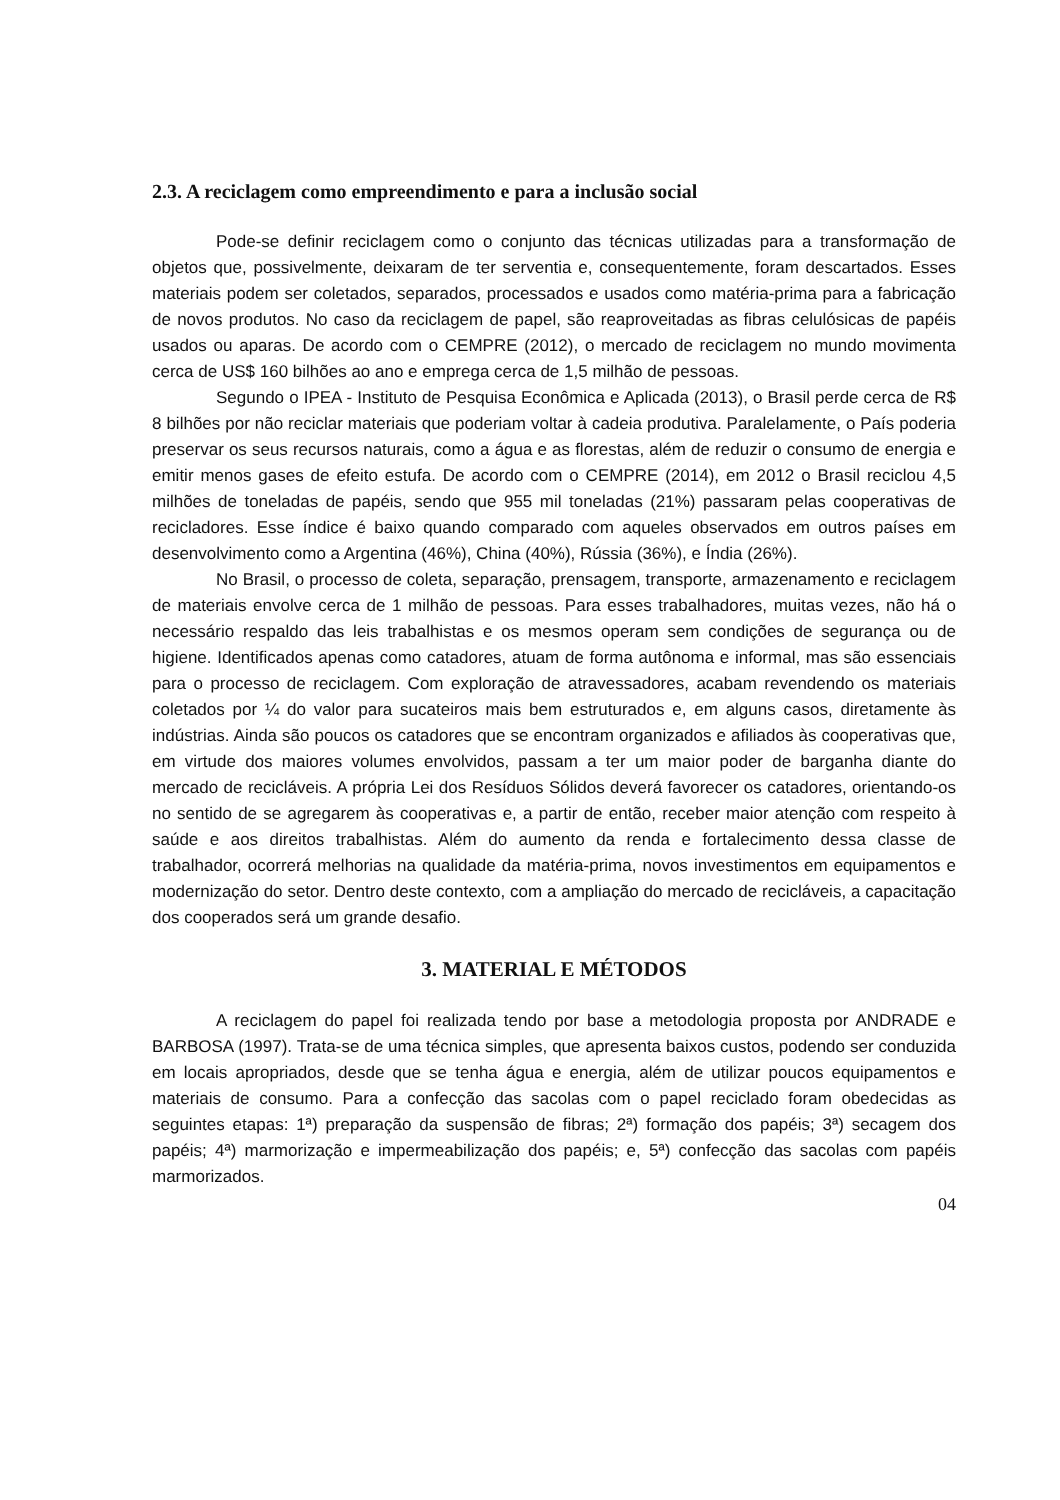2.3. A reciclagem como empreendimento e para a inclusão social
Pode-se definir reciclagem como o conjunto das técnicas utilizadas para a transformação de objetos que, possivelmente, deixaram de ter serventia e, consequentemente, foram descartados. Esses materiais podem ser coletados, separados, processados e usados como matéria-prima para a fabricação de novos produtos. No caso da reciclagem de papel, são reaproveitadas as fibras celulósicas de papéis usados ou aparas. De acordo com o CEMPRE (2012), o mercado de reciclagem no mundo movimenta cerca de US$ 160 bilhões ao ano e emprega cerca de 1,5 milhão de pessoas.
Segundo o IPEA - Instituto de Pesquisa Econômica e Aplicada (2013), o Brasil perde cerca de R$ 8 bilhões por não reciclar materiais que poderiam voltar à cadeia produtiva. Paralelamente, o País poderia preservar os seus recursos naturais, como a água e as florestas, além de reduzir o consumo de energia e emitir menos gases de efeito estufa. De acordo com o CEMPRE (2014), em 2012 o Brasil reciclou 4,5 milhões de toneladas de papéis, sendo que 955 mil toneladas (21%) passaram pelas cooperativas de recicladores. Esse índice é baixo quando comparado com aqueles observados em outros países em desenvolvimento como a Argentina (46%), China (40%), Rússia (36%), e Índia (26%).
No Brasil, o processo de coleta, separação, prensagem, transporte, armazenamento e reciclagem de materiais envolve cerca de 1 milhão de pessoas. Para esses trabalhadores, muitas vezes, não há o necessário respaldo das leis trabalhistas e os mesmos operam sem condições de segurança ou de higiene. Identificados apenas como catadores, atuam de forma autônoma e informal, mas são essenciais para o processo de reciclagem. Com exploração de atravessadores, acabam revendendo os materiais coletados por ¼ do valor para sucateiros mais bem estruturados e, em alguns casos, diretamente às indústrias. Ainda são poucos os catadores que se encontram organizados e afiliados às cooperativas que, em virtude dos maiores volumes envolvidos, passam a ter um maior poder de barganha diante do mercado de recicláveis. A própria Lei dos Resíduos Sólidos deverá favorecer os catadores, orientando-os no sentido de se agregarem às cooperativas e, a partir de então, receber maior atenção com respeito à saúde e aos direitos trabalhistas. Além do aumento da renda e fortalecimento dessa classe de trabalhador, ocorrerá melhorias na qualidade da matéria-prima, novos investimentos em equipamentos e modernização do setor. Dentro deste contexto, com a ampliação do mercado de recicláveis, a capacitação dos cooperados será um grande desafio.
3. MATERIAL E MÉTODOS
A reciclagem do papel foi realizada tendo por base a metodologia proposta por ANDRADE e BARBOSA (1997). Trata-se de uma técnica simples, que apresenta baixos custos, podendo ser conduzida em locais apropriados, desde que se tenha água e energia, além de utilizar poucos equipamentos e materiais de consumo. Para a confecção das sacolas com o papel reciclado foram obedecidas as seguintes etapas: 1ª) preparação da suspensão de fibras; 2ª) formação dos papéis; 3ª) secagem dos papéis; 4ª) marmorização e impermeabilização dos papéis; e, 5ª) confecção das sacolas com papéis marmorizados.
04